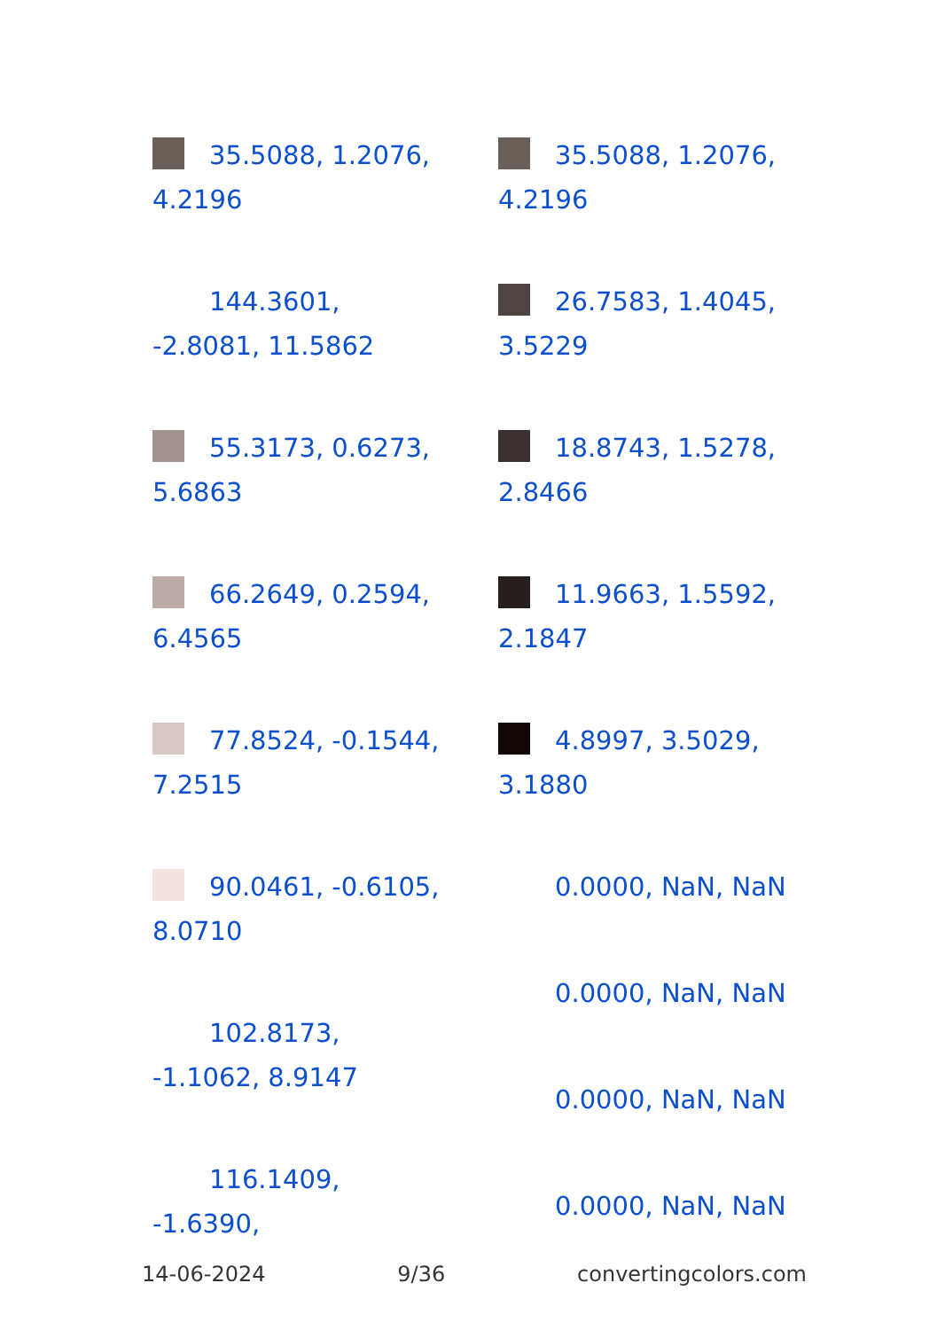35.5088, 1.2076, 4.2196
144.3601, -2.8081, 11.5862
55.3173, 0.6273, 5.6863
66.2649, 0.2594, 6.4565
77.8524, -0.1544, 7.2515
90.0461, -0.6105, 8.0710
102.8173, -1.1062, 8.9147
116.1409, -1.6390,
35.5088, 1.2076, 4.2196
26.7583, 1.4045, 3.5229
18.8743, 1.5278, 2.8466
11.9663, 1.5592, 2.1847
4.8997, 3.5029, 3.1880
0.0000, NaN, NaN
0.0000, NaN, NaN
0.0000, NaN, NaN
0.0000, NaN, NaN
14-06-2024 9/36 convertingcolors.com